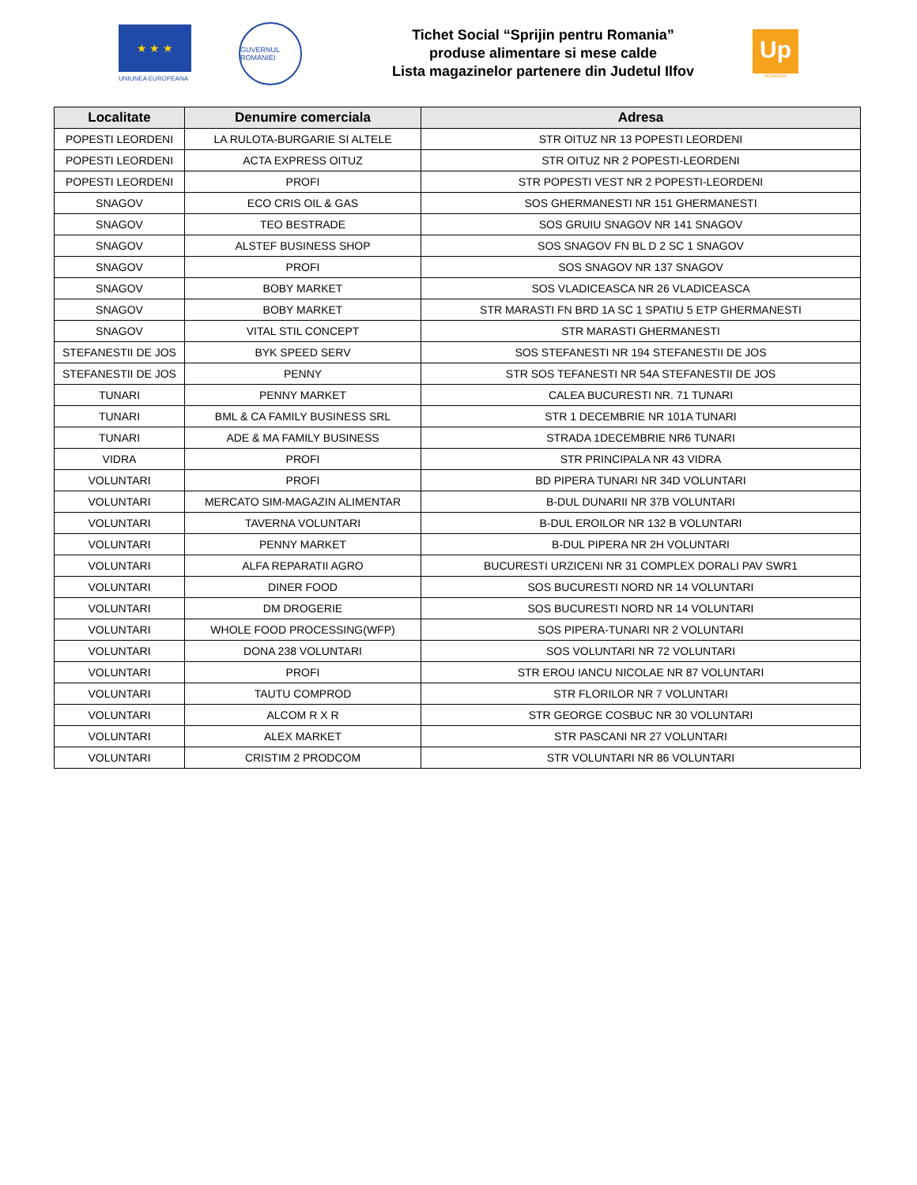★ ★ ★
UNIUNEA EUROPEANA
GUVERNUL ROMANIEI
Tichet Social “Sprijin pentru Romania”
produse alimentare si mese calde
Lista magazinelor partenere din Judetul Ilfov
Up
ROMANIA
| Localitate | Denumire comerciala | Adresa |
| --- | --- | --- |
| POPESTI LEORDENI | LA RULOTA-BURGARIE SI ALTELE | STR OITUZ NR 13 POPESTI LEORDENI |
| POPESTI LEORDENI | ACTA EXPRESS OITUZ | STR OITUZ NR 2 POPESTI-LEORDENI |
| POPESTI LEORDENI | PROFI | STR POPESTI VEST NR 2 POPESTI-LEORDENI |
| SNAGOV | ECO CRIS OIL & GAS | SOS GHERMANESTI NR 151 GHERMANESTI |
| SNAGOV | TEO BESTRADE | SOS GRUIU SNAGOV NR 141 SNAGOV |
| SNAGOV | ALSTEF BUSINESS SHOP | SOS SNAGOV FN BL D 2 SC 1 SNAGOV |
| SNAGOV | PROFI | SOS SNAGOV NR 137 SNAGOV |
| SNAGOV | BOBY MARKET | SOS VLADICEASCA NR 26 VLADICEASCA |
| SNAGOV | BOBY MARKET | STR MARASTI FN BRD 1A SC 1 SPATIU 5 ETP GHERMANESTI |
| SNAGOV | VITAL STIL CONCEPT | STR MARASTI GHERMANESTI |
| STEFANESTII DE JOS | BYK SPEED SERV | SOS STEFANESTI NR 194 STEFANESTII DE JOS |
| STEFANESTII DE JOS | PENNY | STR SOS TEFANESTI NR 54A STEFANESTII DE JOS |
| TUNARI | PENNY MARKET | CALEA BUCURESTI NR. 71 TUNARI |
| TUNARI | BML & CA FAMILY BUSINESS SRL | STR 1 DECEMBRIE NR 101A TUNARI |
| TUNARI | ADE & MA FAMILY BUSINESS | STRADA 1DECEMBRIE NR6 TUNARI |
| VIDRA | PROFI | STR PRINCIPALA NR 43 VIDRA |
| VOLUNTARI | PROFI | BD PIPERA TUNARI NR 34D VOLUNTARI |
| VOLUNTARI | MERCATO SIM-MAGAZIN ALIMENTAR | B-DUL DUNARII NR 37B VOLUNTARI |
| VOLUNTARI | TAVERNA VOLUNTARI | B-DUL EROILOR NR 132 B VOLUNTARI |
| VOLUNTARI | PENNY MARKET | B-DUL PIPERA NR 2H VOLUNTARI |
| VOLUNTARI | ALFA REPARATII AGRO | BUCURESTI URZICENI NR 31 COMPLEX DORALI PAV SWR1 |
| VOLUNTARI | DINER FOOD | SOS BUCURESTI NORD NR 14 VOLUNTARI |
| VOLUNTARI | DM DROGERIE | SOS BUCURESTI NORD NR 14 VOLUNTARI |
| VOLUNTARI | WHOLE FOOD PROCESSING(WFP) | SOS PIPERA-TUNARI NR 2 VOLUNTARI |
| VOLUNTARI | DONA 238 VOLUNTARI | SOS VOLUNTARI NR 72 VOLUNTARI |
| VOLUNTARI | PROFI | STR EROU IANCU NICOLAE NR 87 VOLUNTARI |
| VOLUNTARI | TAUTU COMPROD | STR FLORILOR NR 7 VOLUNTARI |
| VOLUNTARI | ALCOM R X R | STR GEORGE COSBUC NR 30 VOLUNTARI |
| VOLUNTARI | ALEX MARKET | STR PASCANI NR 27 VOLUNTARI |
| VOLUNTARI | CRISTIM 2 PRODCOM | STR VOLUNTARI NR 86 VOLUNTARI |